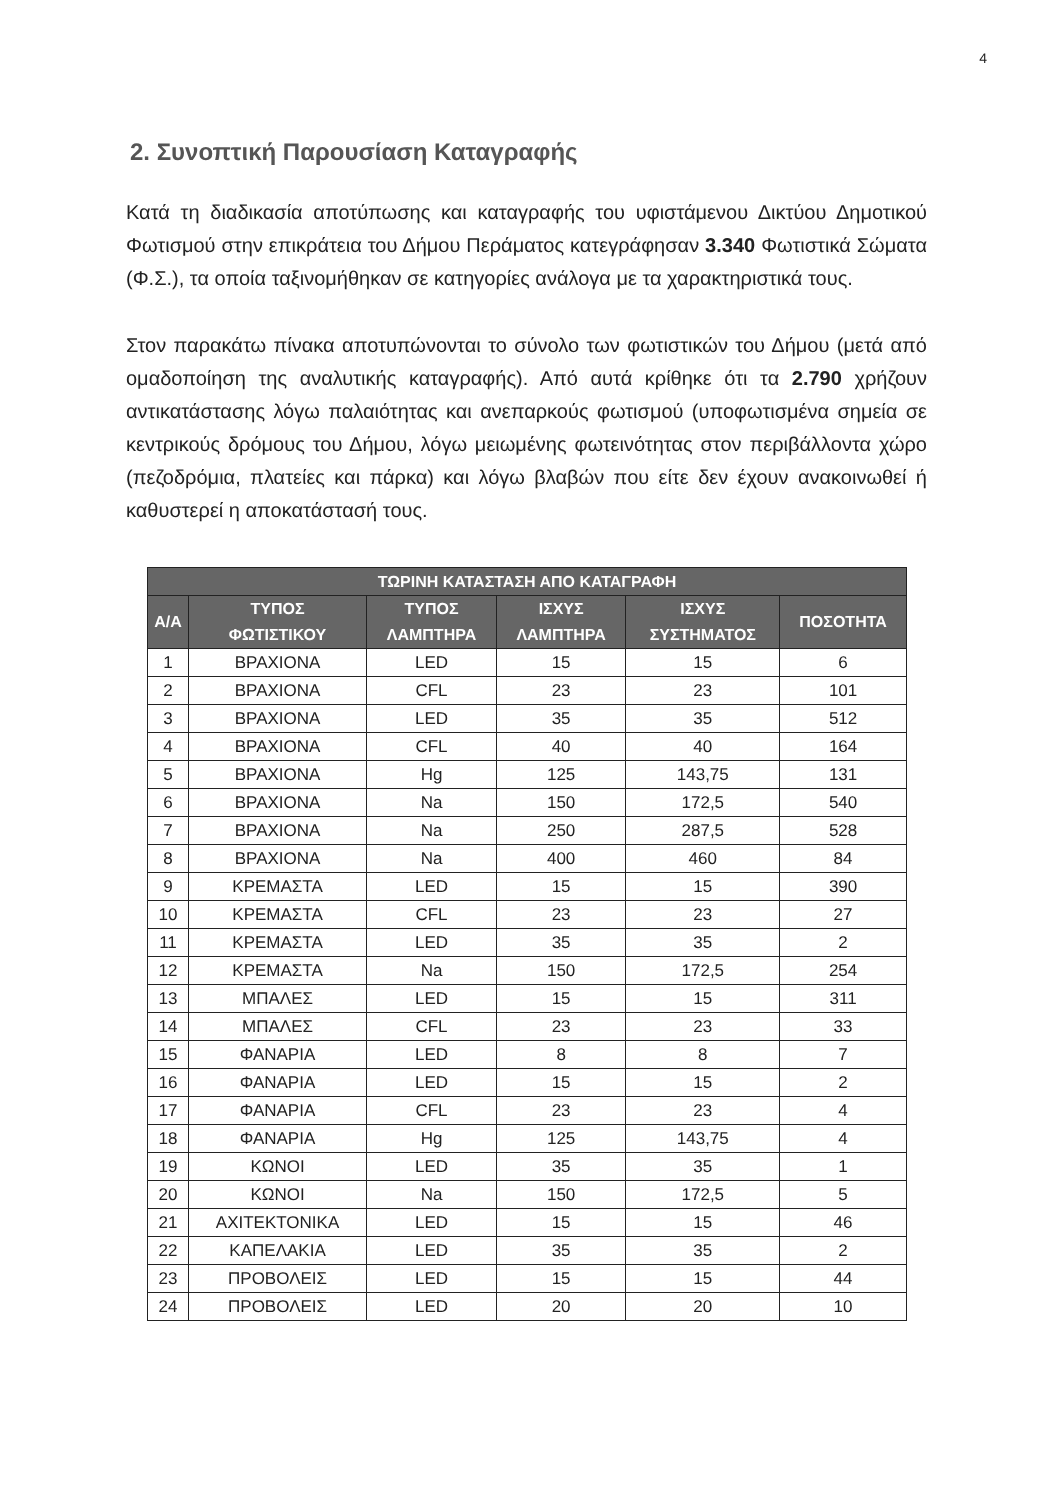4
2. Συνοπτική Παρουσίαση Καταγραφής
Κατά τη διαδικασία αποτύπωσης και καταγραφής του υφιστάμενου Δικτύου Δημοτικού Φωτισμού στην επικράτεια του Δήμου Περάματος κατεγράφησαν 3.340 Φωτιστικά Σώματα (Φ.Σ.), τα οποία ταξινομήθηκαν σε κατηγορίες ανάλογα με τα χαρακτηριστικά τους.
Στον παρακάτω πίνακα αποτυπώνονται το σύνολο των φωτιστικών του Δήμου (μετά από ομαδοποίηση της αναλυτικής καταγραφής). Από αυτά κρίθηκε ότι τα 2.790 χρήζουν αντικατάστασης λόγω παλαιότητας και ανεπαρκούς φωτισμού (υποφωτισμένα σημεία σε κεντρικούς δρόμους του Δήμου, λόγω μειωμένης φωτεινότητας στον περιβάλλοντα χώρο (πεζοδρόμια, πλατείες και πάρκα) και λόγω βλαβών που είτε δεν έχουν ανακοινωθεί ή καθυστερεί η αποκατάστασή τους.
| ΤΩΡΙΝΗ ΚΑΤΑΣΤΑΣΗ ΑΠΟ ΚΑΤΑΓΡΑΦΗ | | | | | |
| --- | --- | --- | --- | --- | --- |
| Α/Α | ΤΥΠΟΣ ΦΩΤΙΣΤΙΚΟΥ | ΤΥΠΟΣ ΛΑΜΠΤΗΡΑ | ΙΣΧΥΣ ΛΑΜΠΤΗΡΑ | ΙΣΧΥΣ ΣΥΣΤΗΜΑΤΟΣ | ΠΟΣΟΤΗΤΑ |
| 1 | ΒΡΑΧΙΟΝΑ | LED | 15 | 15 | 6 |
| 2 | ΒΡΑΧΙΟΝΑ | CFL | 23 | 23 | 101 |
| 3 | ΒΡΑΧΙΟΝΑ | LED | 35 | 35 | 512 |
| 4 | ΒΡΑΧΙΟΝΑ | CFL | 40 | 40 | 164 |
| 5 | ΒΡΑΧΙΟΝΑ | Hg | 125 | 143,75 | 131 |
| 6 | ΒΡΑΧΙΟΝΑ | Na | 150 | 172,5 | 540 |
| 7 | ΒΡΑΧΙΟΝΑ | Na | 250 | 287,5 | 528 |
| 8 | ΒΡΑΧΙΟΝΑ | Na | 400 | 460 | 84 |
| 9 | ΚΡΕΜΑΣΤΑ | LED | 15 | 15 | 390 |
| 10 | ΚΡΕΜΑΣΤΑ | CFL | 23 | 23 | 27 |
| 11 | ΚΡΕΜΑΣΤΑ | LED | 35 | 35 | 2 |
| 12 | ΚΡΕΜΑΣΤΑ | Na | 150 | 172,5 | 254 |
| 13 | ΜΠΑΛΕΣ | LED | 15 | 15 | 311 |
| 14 | ΜΠΑΛΕΣ | CFL | 23 | 23 | 33 |
| 15 | ΦΑΝΑΡΙΑ | LED | 8 | 8 | 7 |
| 16 | ΦΑΝΑΡΙΑ | LED | 15 | 15 | 2 |
| 17 | ΦΑΝΑΡΙΑ | CFL | 23 | 23 | 4 |
| 18 | ΦΑΝΑΡΙΑ | Hg | 125 | 143,75 | 4 |
| 19 | ΚΩΝΟΙ | LED | 35 | 35 | 1 |
| 20 | ΚΩΝΟΙ | Na | 150 | 172,5 | 5 |
| 21 | ΑΧΙΤΕΚΤΟΝΙΚΑ | LED | 15 | 15 | 46 |
| 22 | ΚΑΠΕΛΑΚΙΑ | LED | 35 | 35 | 2 |
| 23 | ΠΡΟΒΟΛΕΙΣ | LED | 15 | 15 | 44 |
| 24 | ΠΡΟΒΟΛΕΙΣ | LED | 20 | 20 | 10 |